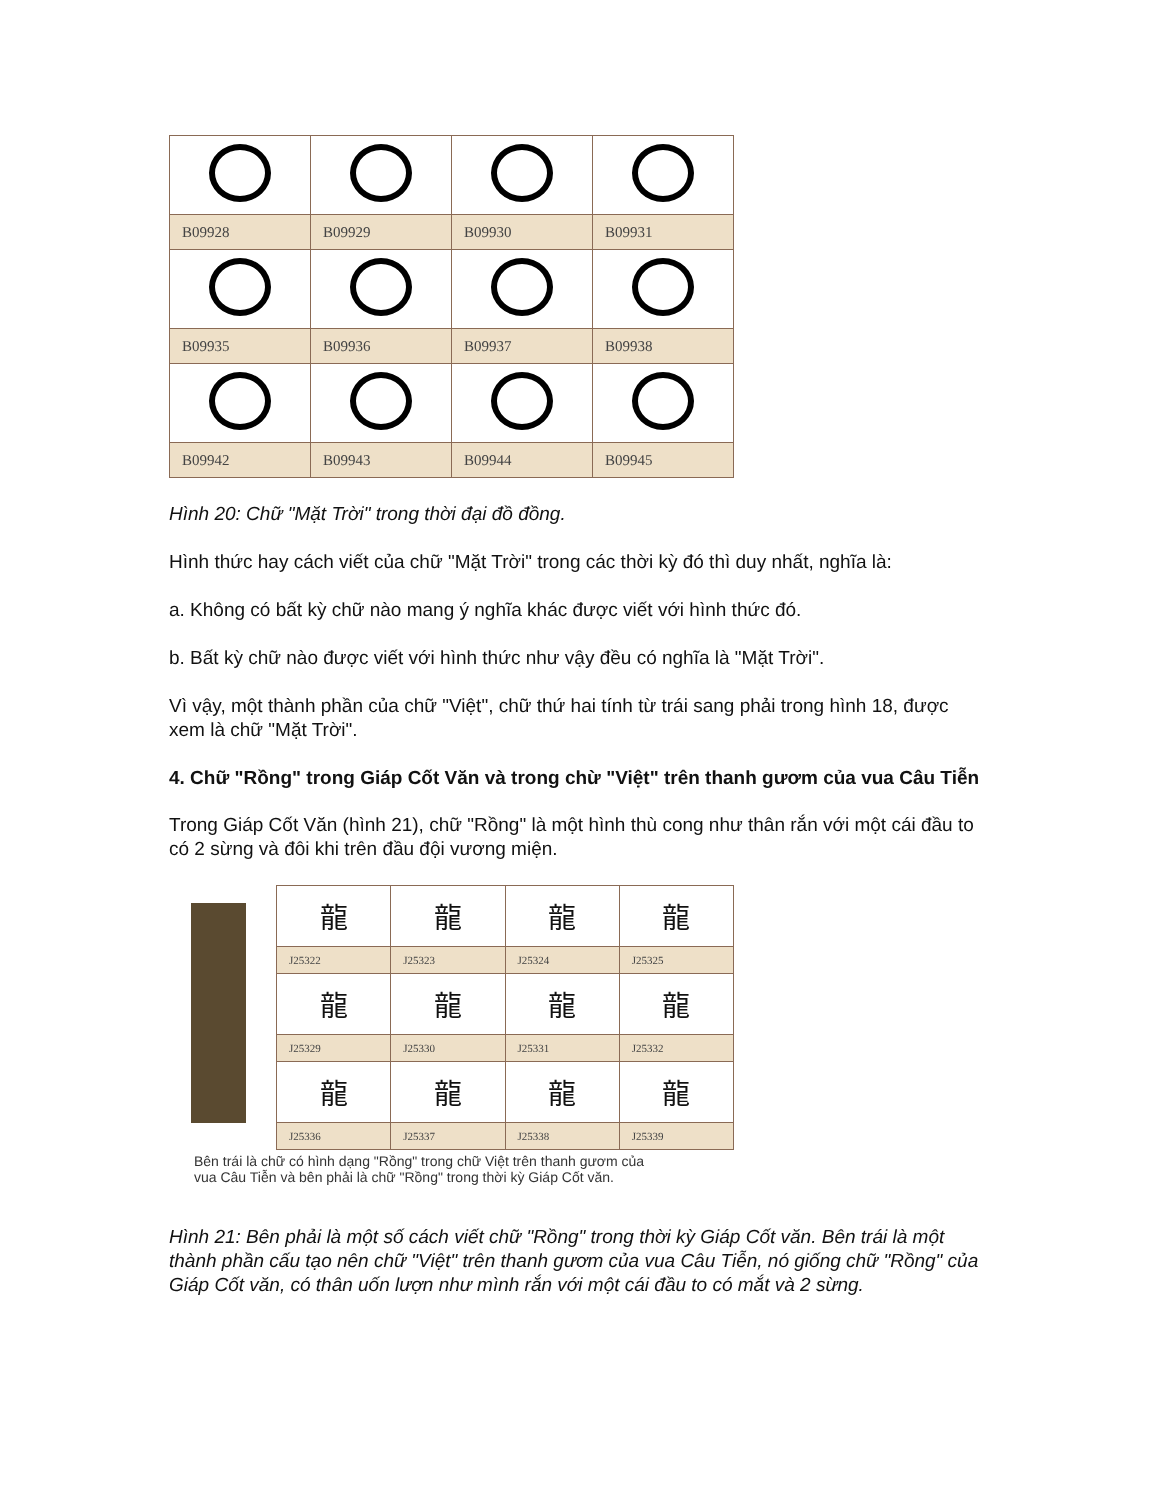| B09928 | B09929 | B09930 | B09931 |
| B09935 | B09936 | B09937 | B09938 |
| B09942 | B09943 | B09944 | B09945 |
Hình 20: Chữ "Mặt Trời" trong thời đại đồ đồng.
Hình thức hay cách viết của chữ "Mặt Trời" trong các thời kỳ đó thì duy nhất, nghĩa là:
a. Không có bất kỳ chữ nào mang ý nghĩa khác được viết với hình thức đó.
b. Bất kỳ chữ nào được viết với hình thức như vậy đều có nghĩa là "Mặt Trời".
Vì vậy, một thành phần của chữ "Việt", chữ thứ hai tính từ trái sang phải trong hình 18, được xem là chữ "Mặt Trời".
4. Chữ "Rồng" trong Giáp Cốt Văn và trong chừ "Việt" trên thanh gươm của vua Câu Tiễn
Trong Giáp Cốt Văn (hình 21), chữ "Rồng" là một hình thù cong như thân rắn với một cái đầu to có 2 sừng và đôi khi trên đầu đội vương miện.
| 龍 | 龍 | 龍 | 龍 |
| J25322 | J25323 | J25324 | J25325 |
| 龍 | 龍 | 龍 | 龍 |
| J25329 | J25330 | J25331 | J25332 |
| 龍 | 龍 | 龍 | 龍 |
| J25336 | J25337 | J25338 | J25339 |
Bên trái là chữ có hình dạng "Rồng" trong chữ Việt trên thanh gươm của
vua Câu Tiễn và bên phải là chữ "Rồng" trong thời kỳ Giáp Cốt văn.
Hình 21: Bên phải là một số cách viết chữ "Rồng" trong thời kỳ Giáp Cốt văn. Bên trái là một thành phần cấu tạo nên chữ "Việt" trên thanh gươm của vua Câu Tiễn, nó giống chữ "Rồng" của Giáp Cốt văn, có thân uốn lượn như mình rắn với một cái đầu to có mắt và 2 sừng.